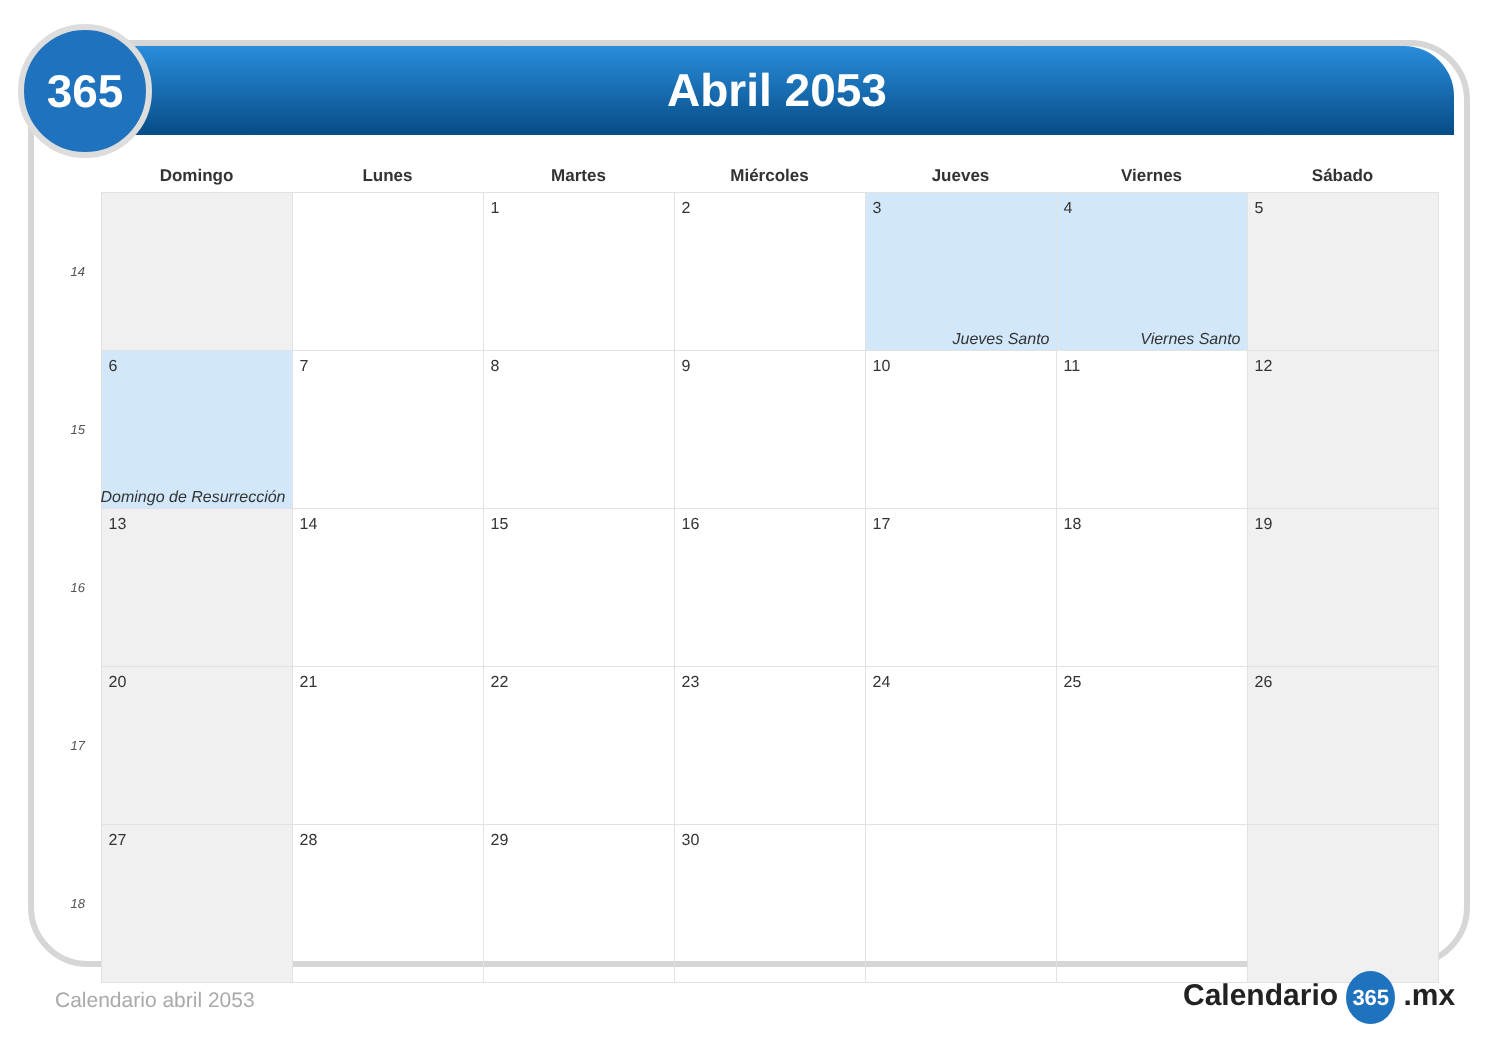Abril 2053
365
| | Domingo | Lunes | Martes | Miércoles | Jueves | Viernes | Sábado |
| --- | --- | --- | --- | --- | --- | --- | --- |
| 14 | | | 1 | 2 | 3 Jueves Santo | 4 Viernes Santo | 5 |
| 15 | 6 Domingo de Resurrección | 7 | 8 | 9 | 10 | 11 | 12 |
| 16 | 13 | 14 | 15 | 16 | 17 | 18 | 19 |
| 17 | 20 | 21 | 22 | 23 | 24 | 25 | 26 |
| 18 | 27 | 28 | 29 | 30 | | | |
Calendario abril 2053 Calendario 365 .mx